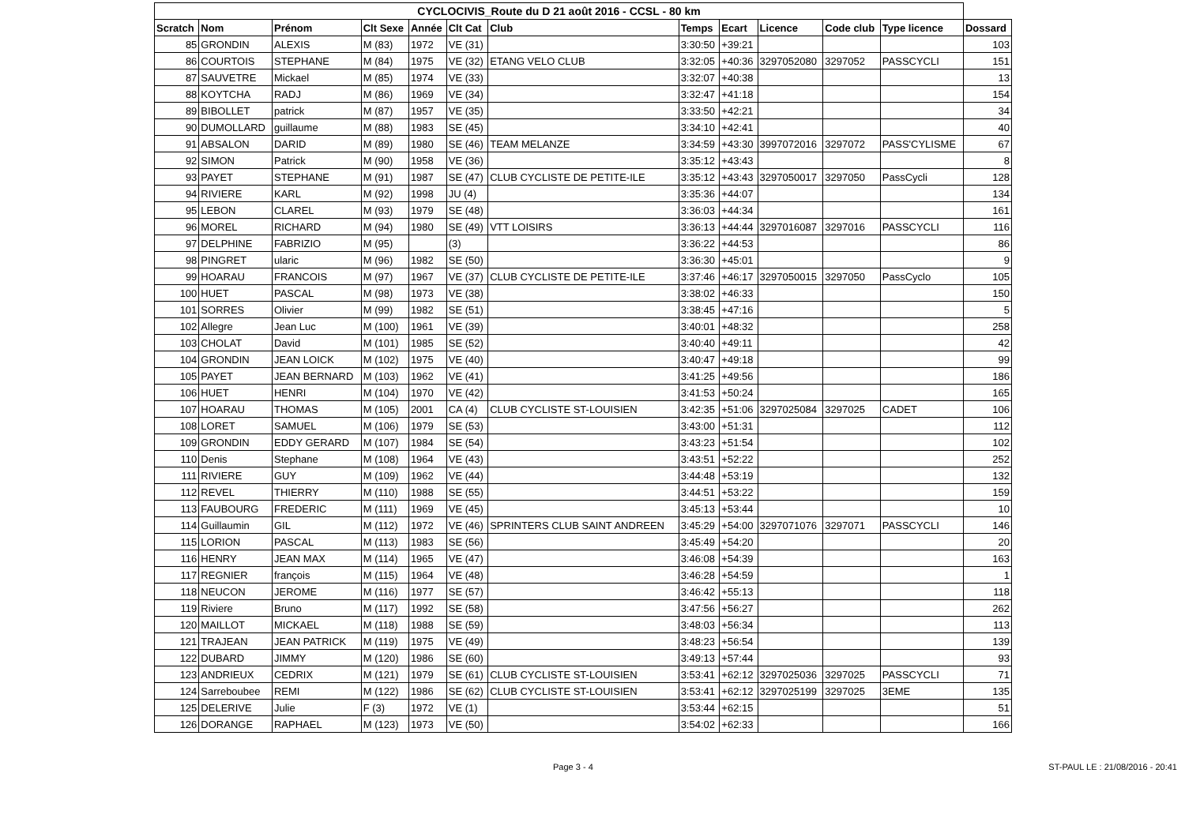| CYCLOCIVIS_Route du D 21 août 2016 - CCSL - 80 km | | | | | | | | | | | | |
| --- | --- | --- | --- | --- | --- | --- | --- | --- | --- | --- | --- | --- |
| Scratch | Nom | Prénom | Clt Sexe | Année | Clt Cat | Club | Temps | Ecart | Licence | Code club | Type licence | Dossard |
| 85 | GRONDIN | ALEXIS | M (83) | 1972 | VE (31) | | 3:30:50 | +39:21 | | | | 103 |
| 86 | COURTOIS | STEPHANE | M (84) | 1975 | VE (32) | ETANG VELO CLUB | 3:32:05 | +40:36 | 3297052080 | 3297052 | PASSCYCLI | 151 |
| 87 | SAUVETRE | Mickael | M (85) | 1974 | VE (33) | | 3:32:07 | +40:38 | | | | 13 |
| 88 | KOYTCHA | RADJ | M (86) | 1969 | VE (34) | | 3:32:47 | +41:18 | | | | 154 |
| 89 | BIBOLLET | patrick | M (87) | 1957 | VE (35) | | 3:33:50 | +42:21 | | | | 34 |
| 90 | DUMOLLARD | guillaume | M (88) | 1983 | SE (45) | | 3:34:10 | +42:41 | | | | 40 |
| 91 | ABSALON | DARID | M (89) | 1980 | SE (46) | TEAM MELANZE | 3:34:59 | +43:30 | 3997072016 | 3297072 | PASS'CYLISME | 67 |
| 92 | SIMON | Patrick | M (90) | 1958 | VE (36) | | 3:35:12 | +43:43 | | | | 8 |
| 93 | PAYET | STEPHANE | M (91) | 1987 | SE (47) | CLUB CYCLISTE DE PETITE-ILE | 3:35:12 | +43:43 | 3297050017 | 3297050 | PassCycli | 128 |
| 94 | RIVIERE | KARL | M (92) | 1998 | JU (4) | | 3:35:36 | +44:07 | | | | 134 |
| 95 | LEBON | CLAREL | M (93) | 1979 | SE (48) | | 3:36:03 | +44:34 | | | | 161 |
| 96 | MOREL | RICHARD | M (94) | 1980 | SE (49) | VTT LOISIRS | 3:36:13 | +44:44 | 3297016087 | 3297016 | PASSCYCLI | 116 |
| 97 | DELPHINE | FABRIZIO | M (95) | | (3) | | 3:36:22 | +44:53 | | | | 86 |
| 98 | PINGRET | ularic | M (96) | 1982 | SE (50) | | 3:36:30 | +45:01 | | | | 9 |
| 99 | HOARAU | FRANCOIS | M (97) | 1967 | VE (37) | CLUB CYCLISTE DE PETITE-ILE | 3:37:46 | +46:17 | 3297050015 | 3297050 | PassCyclo | 105 |
| 100 | HUET | PASCAL | M (98) | 1973 | VE (38) | | 3:38:02 | +46:33 | | | | 150 |
| 101 | SORRES | Olivier | M (99) | 1982 | SE (51) | | 3:38:45 | +47:16 | | | | 5 |
| 102 | Allegre | Jean Luc | M (100) | 1961 | VE (39) | | 3:40:01 | +48:32 | | | | 258 |
| 103 | CHOLAT | David | M (101) | 1985 | SE (52) | | 3:40:40 | +49:11 | | | | 42 |
| 104 | GRONDIN | JEAN LOICK | M (102) | 1975 | VE (40) | | 3:40:47 | +49:18 | | | | 99 |
| 105 | PAYET | JEAN BERNARD | M (103) | 1962 | VE (41) | | 3:41:25 | +49:56 | | | | 186 |
| 106 | HUET | HENRI | M (104) | 1970 | VE (42) | | 3:41:53 | +50:24 | | | | 165 |
| 107 | HOARAU | THOMAS | M (105) | 2001 | CA (4) | CLUB CYCLISTE ST-LOUISIEN | 3:42:35 | +51:06 | 3297025084 | 3297025 | CADET | 106 |
| 108 | LORET | SAMUEL | M (106) | 1979 | SE (53) | | 3:43:00 | +51:31 | | | | 112 |
| 109 | GRONDIN | EDDY GERARD | M (107) | 1984 | SE (54) | | 3:43:23 | +51:54 | | | | 102 |
| 110 | Denis | Stephane | M (108) | 1964 | VE (43) | | 3:43:51 | +52:22 | | | | 252 |
| 111 | RIVIERE | GUY | M (109) | 1962 | VE (44) | | 3:44:48 | +53:19 | | | | 132 |
| 112 | REVEL | THIERRY | M (110) | 1988 | SE (55) | | 3:44:51 | +53:22 | | | | 159 |
| 113 | FAUBOURG | FREDERIC | M (111) | 1969 | VE (45) | | 3:45:13 | +53:44 | | | | 10 |
| 114 | Guillaumin | GIL | M (112) | 1972 | VE (46) | SPRINTERS CLUB SAINT ANDREEN | 3:45:29 | +54:00 | 3297071076 | 3297071 | PASSCYCLI | 146 |
| 115 | LORION | PASCAL | M (113) | 1983 | SE (56) | | 3:45:49 | +54:20 | | | | 20 |
| 116 | HENRY | JEAN MAX | M (114) | 1965 | VE (47) | | 3:46:08 | +54:39 | | | | 163 |
| 117 | REGNIER | françois | M (115) | 1964 | VE (48) | | 3:46:28 | +54:59 | | | | 1 |
| 118 | NEUCON | JEROME | M (116) | 1977 | SE (57) | | 3:46:42 | +55:13 | | | | 118 |
| 119 | Riviere | Bruno | M (117) | 1992 | SE (58) | | 3:47:56 | +56:27 | | | | 262 |
| 120 | MAILLOT | MICKAEL | M (118) | 1988 | SE (59) | | 3:48:03 | +56:34 | | | | 113 |
| 121 | TRAJEAN | JEAN PATRICK | M (119) | 1975 | VE (49) | | 3:48:23 | +56:54 | | | | 139 |
| 122 | DUBARD | JIMMY | M (120) | 1986 | SE (60) | | 3:49:13 | +57:44 | | | | 93 |
| 123 | ANDRIEUX | CEDRIX | M (121) | 1979 | SE (61) | CLUB CYCLISTE ST-LOUISIEN | 3:53:41 | +62:12 | 3297025036 | 3297025 | PASSCYCLI | 71 |
| 124 | Sarreboubee | REMI | M (122) | 1986 | SE (62) | CLUB CYCLISTE ST-LOUISIEN | 3:53:41 | +62:12 | 3297025199 | 3297025 | 3EME | 135 |
| 125 | DELERIVE | Julie | F (3) | 1972 | VE (1) | | 3:53:44 | +62:15 | | | | 51 |
| 126 | DORANGE | RAPHAEL | M (123) | 1973 | VE (50) | | 3:54:02 | +62:33 | | | | 166 |
Page 3 - 4 ST-PAUL LE : 21/08/2016 - 20:41